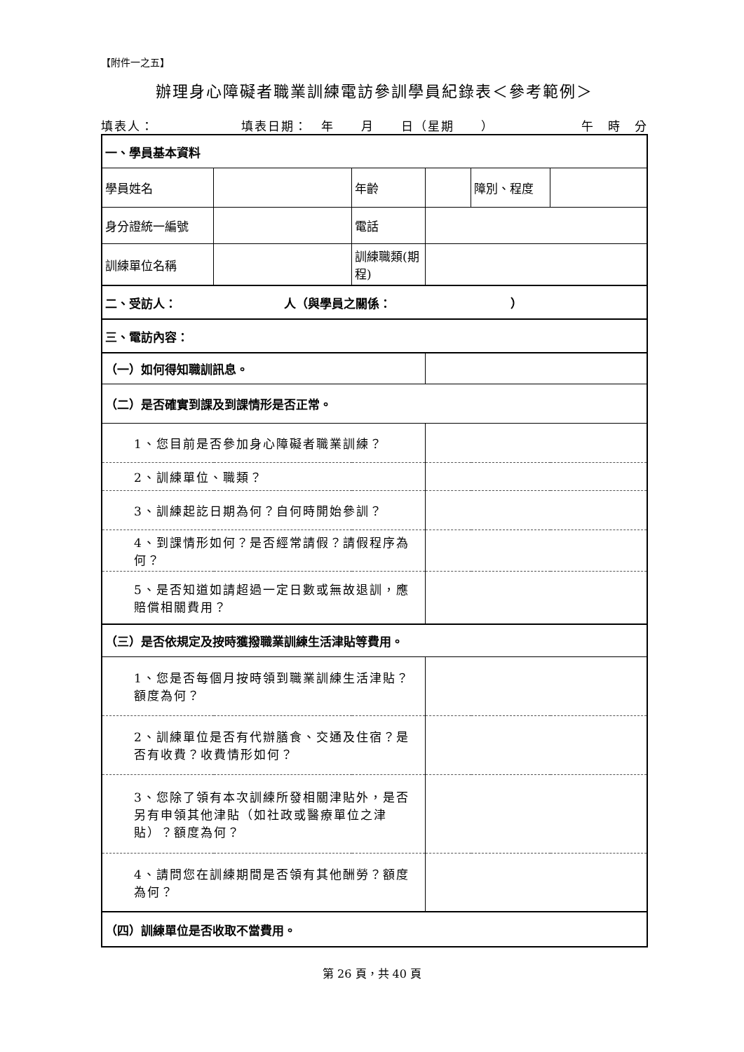【附件一之五】
辦理身心障礙者職業訓練電訪參訓學員紀錄表＜參考範例＞
填表人： 填表日期：　年　　月　　日（星期　　） 午　時　分
| 一、學員基本資料 | | | | | |
| 學員姓名 | | 年齡 | | 障別、程度 | |
| 身分證統一編號 | | 電話 | | | |
| 訓練單位名稱 | | 訓練職類(期程) | | | |
| 二、受訪人： 人（與學員之關係： ） | | | | | |
| 三、電訪內容： | | | | | |
| （一）如何得知職訓訊息。 | | | | | |
| （二）是否確實到課及到課情形是否正常。 | | | | | |
| 1、您目前是否參加身心障礙者職業訓練？ | | | | | |
| 2、訓練單位、職類？ | | | | | |
| 3、訓練起訖日期為何？自何時開始參訓？ | | | | | |
| 4、到課情形如何？是否經常請假？請假程序為何？ | | | | | |
| 5、是否知道如請超過一定日數或無故退訓，應賠償相關費用？ | | | | | |
| （三）是否依規定及按時獲撥職業訓練生活津貼等費用。 | | | | | |
| 1、您是否每個月按時領到職業訓練生活津貼？額度為何？ | | | | | |
| 2、訓練單位是否有代辦膳食、交通及住宿？是否有收費？收費情形如何？ | | | | | |
| 3、您除了領有本次訓練所發相關津貼外，是否另有申領其他津貼（如社政或醫療單位之津貼）？額度為何？ | | | | | |
| 4、請問您在訓練期間是否領有其他酬勞？額度為何？ | | | | | |
| （四）訓練單位是否收取不當費用。 | | | | | |
第 26 頁，共 40 頁